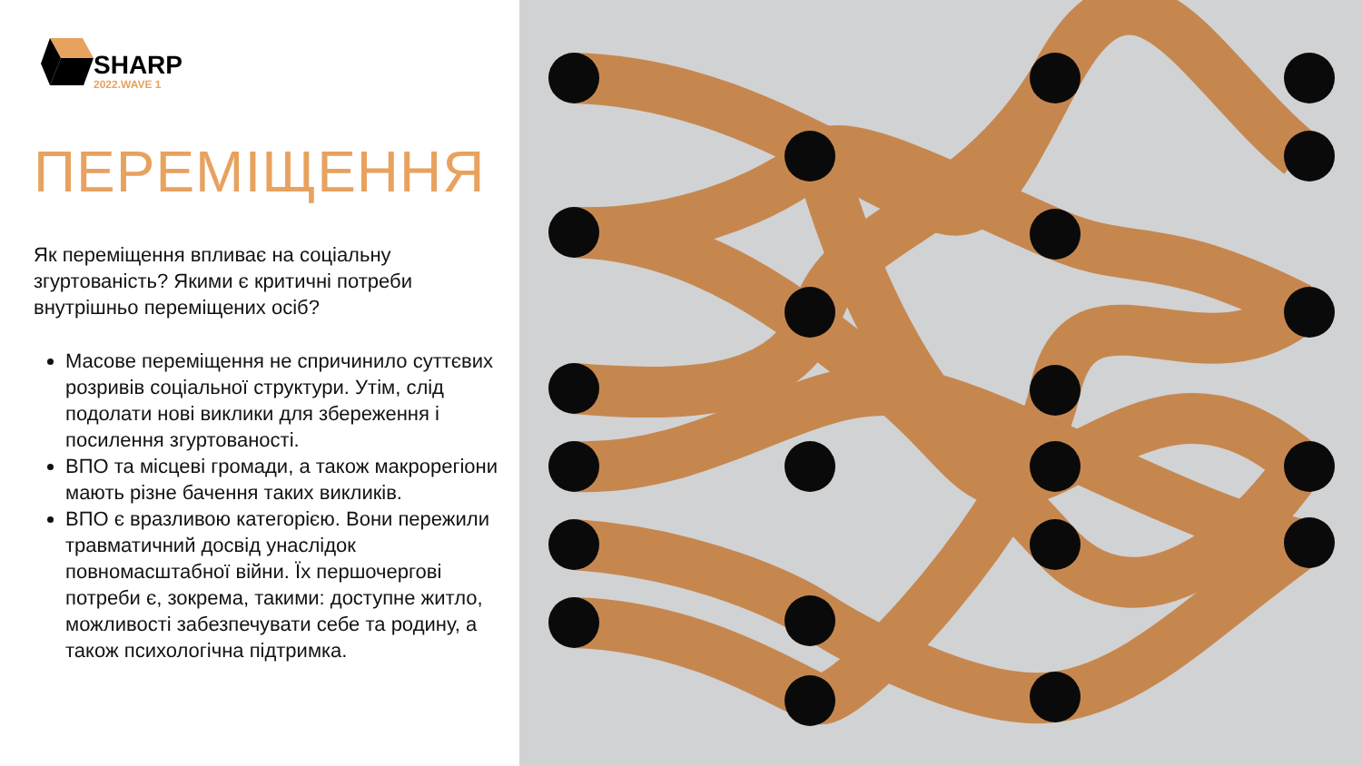SHARP
2022.WAVE 1
ПЕРЕМІЩЕННЯ
Як переміщення впливає на соціальну згуртованість? Якими є критичні потреби внутрішньо переміщених осіб?
Масове переміщення не спричинило суттєвих розривів соціальної структури. Утім, слід подолати нові виклики для збереження і посилення згуртованості.
ВПО та місцеві громади, а також макрорегіони мають різне бачення таких викликів.
ВПО є вразливою категорією. Вони пережили травматичний досвід унаслідок повномасштабної війни. Їх першочергові потреби є, зокрема, такими: доступне житло, можливості забезпечувати себе та родину, а також психологічна підтримка.